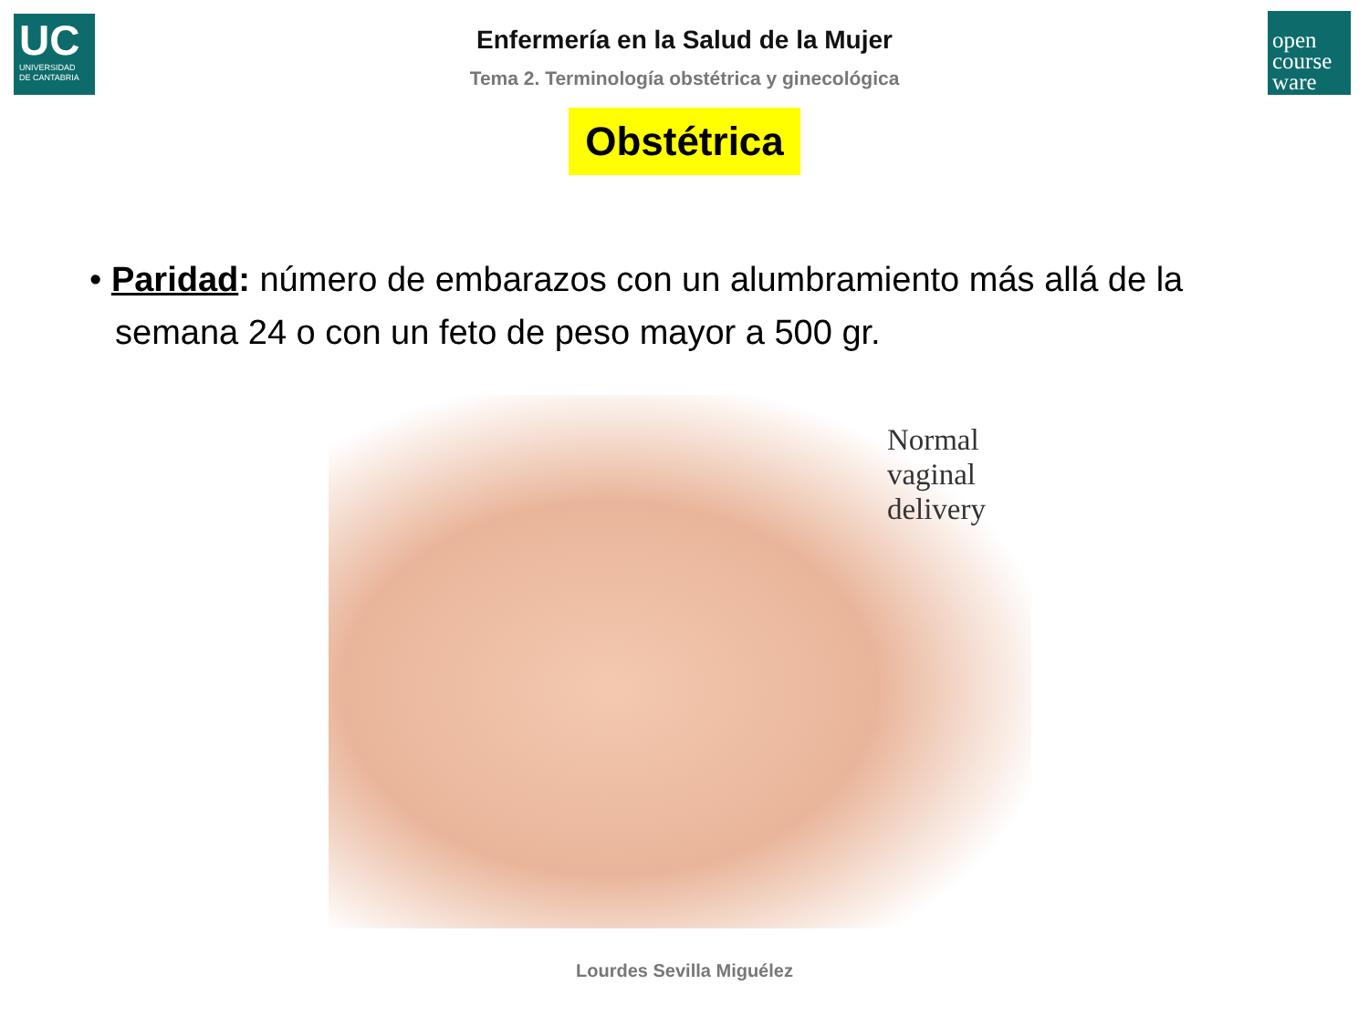UC
UNIVERSIDAD
DE CANTABRIA
open
course
ware
Enfermería en la Salud de la Mujer
Tema 2. Terminología obstétrica y ginecológica
Obstétrica
• Paridad: número de embarazos con un alumbramiento más allá de la semana 24 o con un feto de peso mayor a 500 gr.
Normal
vaginal
delivery
Lourdes Sevilla Miguélez